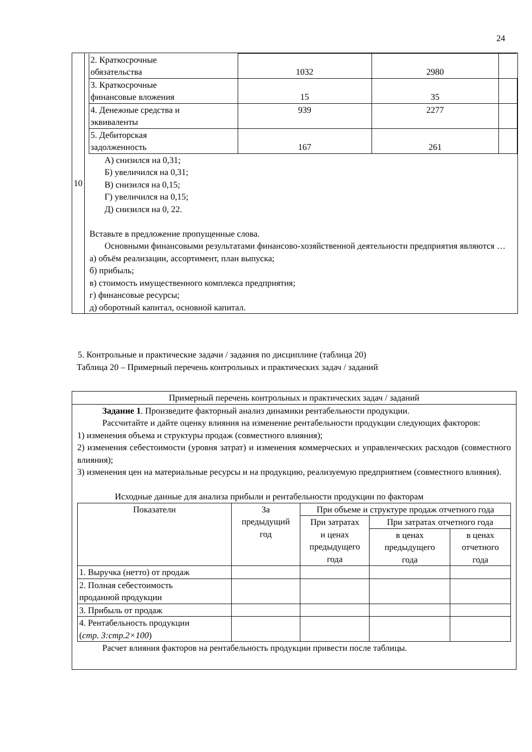24
| 10 | / 2. Краткосрочные обязательства / 1032 / 2980 / / / 3. Краткосрочные финансовые вложения / 15 / 35 / / / 4. Денежные средства и эквиваленты / 939 / 2277 / / / 5. Дебиторская задолженность / 167 / 261 / / А) снизился на 0,31; Б) увеличился на 0,31; В) снизился на 0,15; Г) увеличился на 0,15; Д) снизился на 0, 22. Вставьте в предложение пропущенные слова. Основными финансовыми результатами финансово-хозяйственной деятельности предприятия являются … а) объём реализации, ассортимент, план выпуска; б) прибыль; в) стоимость имущественного комплекса предприятия; г) финансовые ресурсы; д) оборотный капитал, основной капитал. |
5. Контрольные и практические задачи / задания по дисциплине (таблица 20)
Таблица 20 – Примерный перечень контрольных и практических задач / заданий
| Примерный перечень контрольных и практических задач / заданий |
| Задание 1 . Произведите факторный анализ динамики рентабельности продукции. Рассчитайте и дайте оценку влияния на изменение рентабельности продукции следующих факторов: 1) изменения объема и структуры продаж (совместного влияния); 2) изменения себестоимости (уровня затрат) и изменения коммерческих и управленческих расходов (совместного влияния); 3) изменения цен на материальные ресурсы и на продукцию, реализуемую предприятием (совместного влияния). Исходные данные для анализа прибыли и рентабельности продукции по факторам / Показатели / За предыдущий год / При объеме и структуре продаж отчетного года / / / / --- / --- / --- / --- / --- / / / / При затратах и ценах предыдущего года / При затратах отчетного года / / / / / / в ценах предыдущего года / в ценах отчетного года / / 1. Выручка (нетто) от продаж / / / / / / 2. Полная себестоимость проданной продукции / / / / / / 3. Прибыль от продаж / / / / / / 4. Рентабельность продукции ( стр. 3:стр.2×100 ) / / / / / Расчет влияния факторов на рентабельность продукции привести после таблицы. |